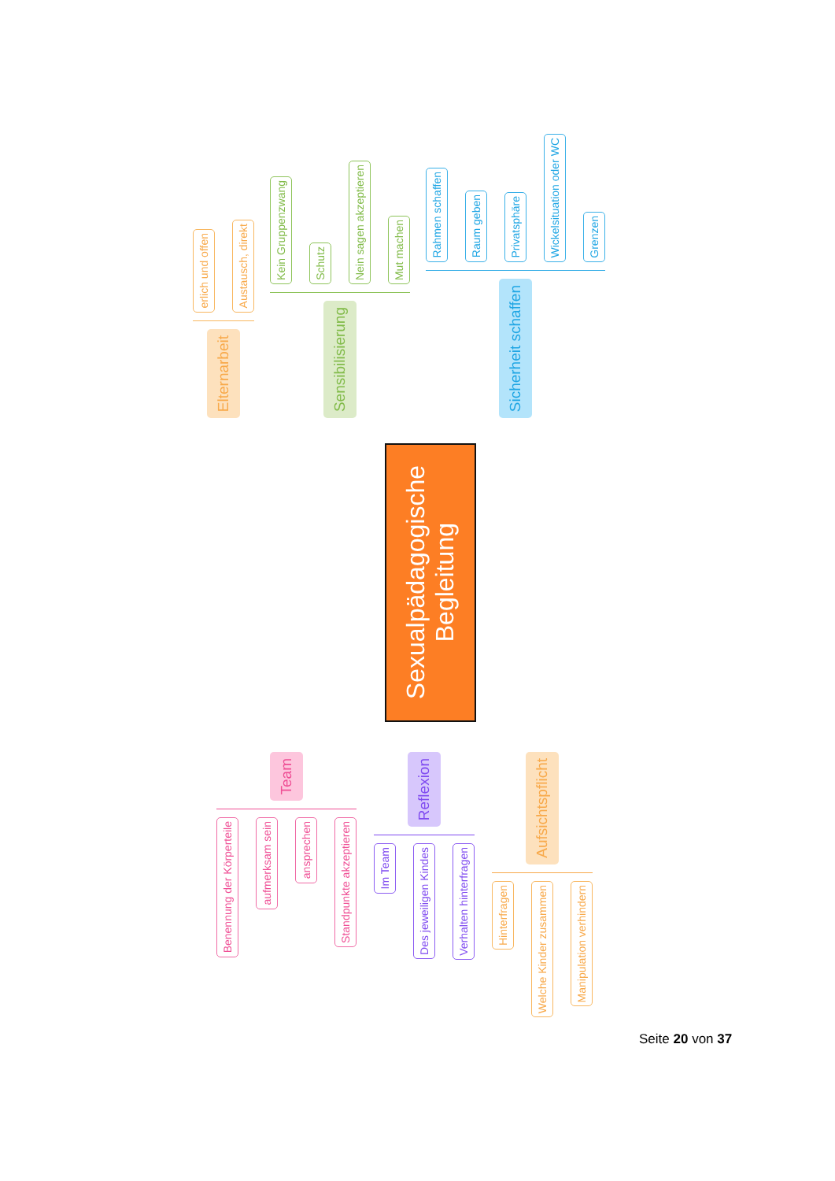erlich und offen
Austausch, direkt
Elternarbeit
Kein Gruppenzwang
Schutz
Nein sagen akzeptieren
Mut machen
Sensibilisierung
Rahmen schaffen
Raum geben
Privatsphäre
Wickelsituation oder WC
Grenzen
Sicherheit schaffen
Sexualpädagogische
Begleitung
Team
Benennung der Körperteile
aufmerksam sein
ansprechen
Standpunkte akzeptieren
Reflexion
Im Team
Des jeweiligen Kindes
Verhalten hinterfragen
Aufsichtspflicht
Hinterfragen
Welche Kinder zusammen
Manipulation verhindern
Seite 20 von 37